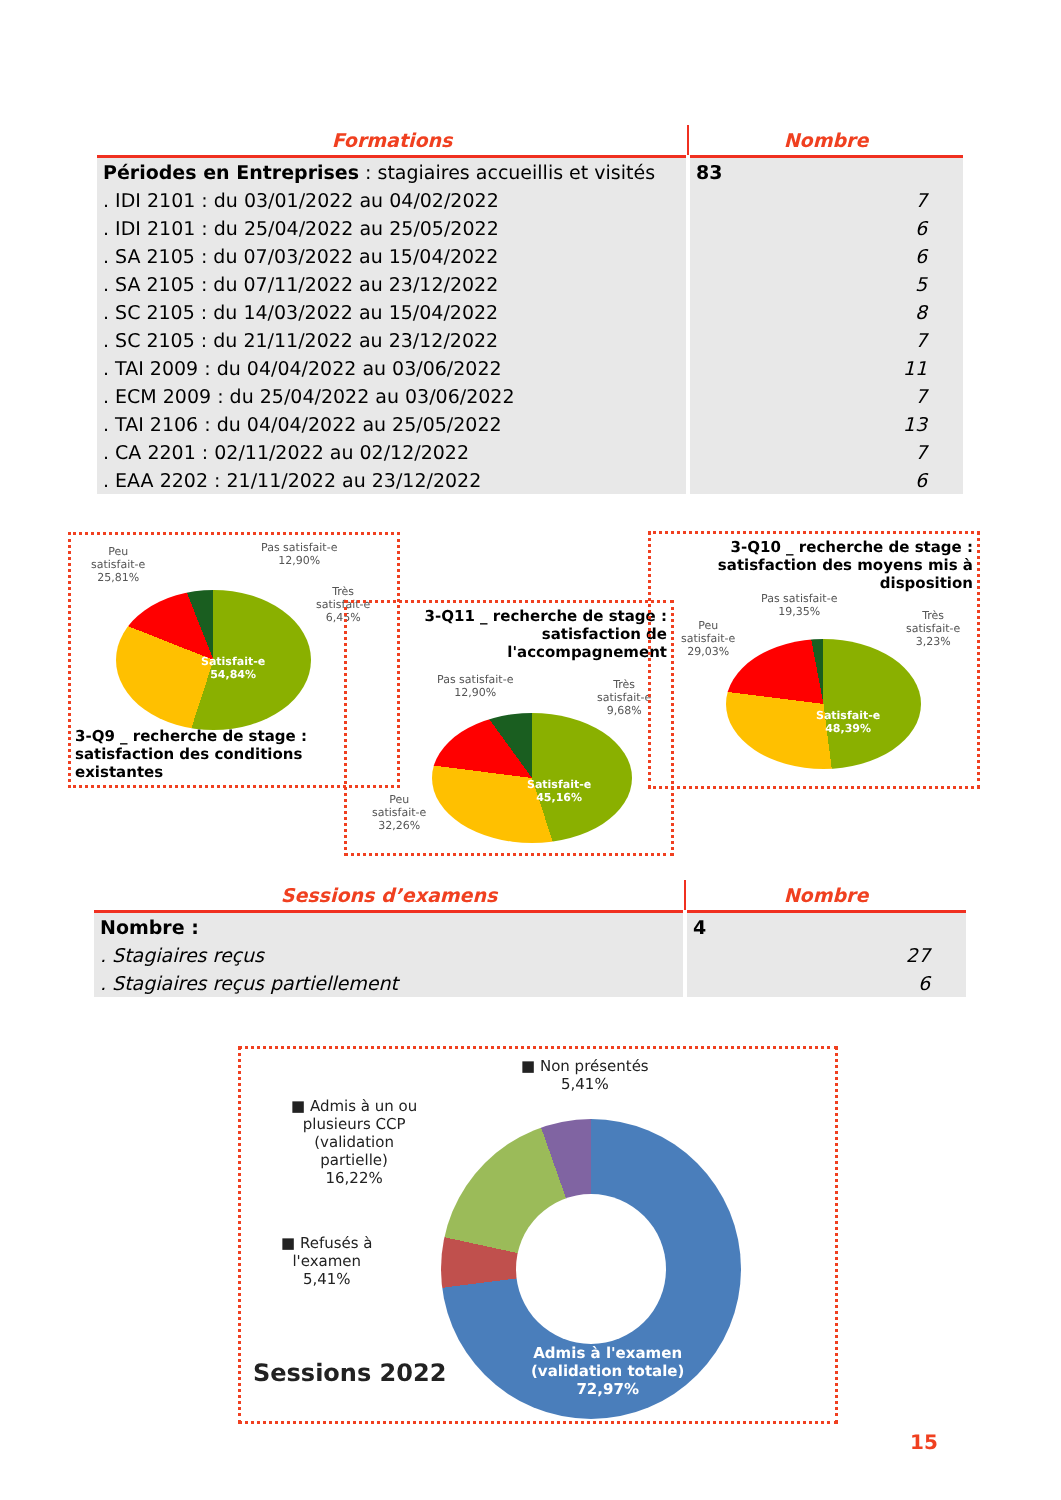| Formations | Nombre |
| --- | --- |
| Périodes en Entreprises : stagiaires accueillis et visités | 83 |
| . IDI 2101 : du 03/01/2022 au 04/02/2022 | 7 |
| . IDI 2101 : du 25/04/2022 au 25/05/2022 | 6 |
| . SA 2105 : du 07/03/2022 au 15/04/2022 | 6 |
| . SA 2105 : du 07/11/2022 au 23/12/2022 | 5 |
| . SC 2105 : du 14/03/2022 au 15/04/2022 | 8 |
| . SC 2105 : du 21/11/2022 au 23/12/2022 | 7 |
| . TAI 2009 : du 04/04/2022 au 03/06/2022 | 11 |
| . ECM 2009 : du 25/04/2022 au 03/06/2022 | 7 |
| . TAI 2106 : du 04/04/2022 au 25/05/2022 | 13 |
| . CA 2201 : 02/11/2022 au 02/12/2022 | 7 |
| . EAA 2202 : 21/11/2022 au 23/12/2022 | 6 |
Peu
satisfait-e
25,81%
Pas satisfait-e
12,90%
Très
satisfait-e
6,45%
Satisfait-e
54,84%
3-Q9 _ recherche de stage :
satisfaction des conditions
existantes
3-Q11 _ recherche de stage :
satisfaction de
l'accompagnement
Pas satisfait-e
12,90%
Très
satisfait-e
9,68%
Satisfait-e
45,16%
Peu
satisfait-e
32,26%
3-Q10 _ recherche de stage :
satisfaction des moyens mis à
disposition
Pas satisfait-e
19,35%
Peu
satisfait-e
29,03%
Très
satisfait-e
3,23%
Satisfait-e
48,39%
| Sessions d’examens | Nombre |
| --- | --- |
| Nombre : | 4 |
| . Stagiaires reçus | 27 |
| . Stagiaires reçus partiellement | 6 |
■ Non présentés
5,41%
■ Admis à un ou
plusieurs CCP
(validation
partielle)
16,22%
■ Refusés à
l'examen
5,41%
Admis à l'examen
(validation totale)
72,97%
Sessions 2022
15